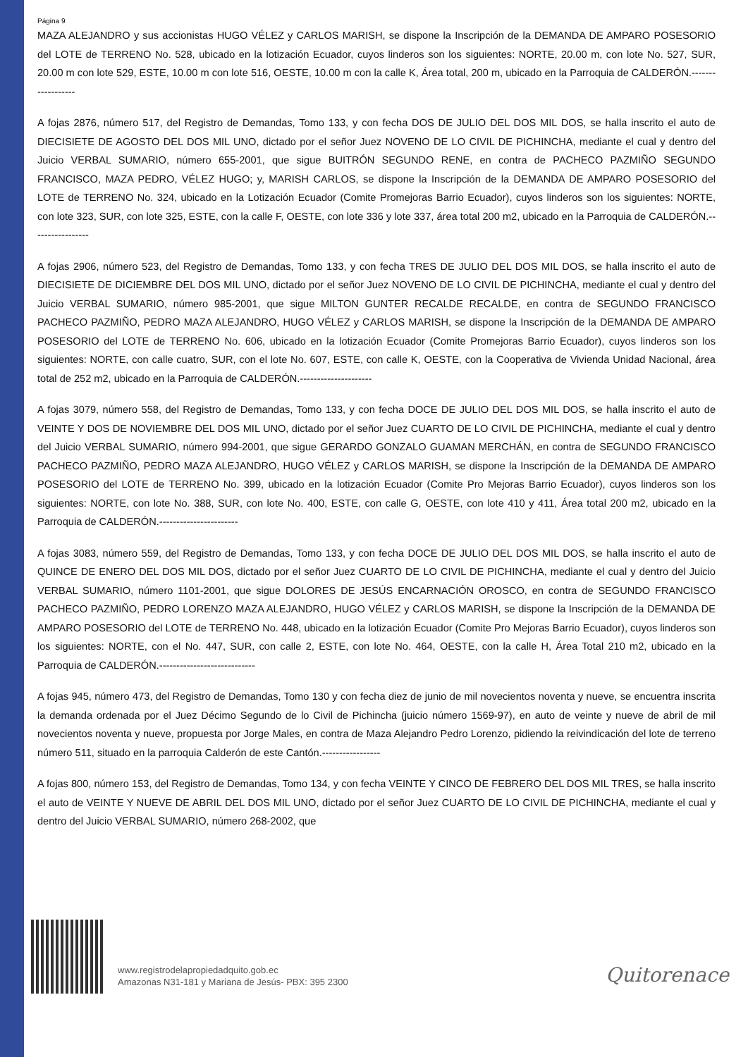Página 9
MAZA ALEJANDRO y sus accionistas HUGO VÉLEZ y CARLOS MARISH, se dispone la Inscripción de la DEMANDA DE AMPARO POSESORIO del LOTE de TERRENO No. 528, ubicado en la lotización Ecuador, cuyos linderos son los siguientes: NORTE, 20.00 m, con lote No. 527, SUR, 20.00 m con lote 529, ESTE, 10.00 m con lote 516, OESTE, 10.00 m con la calle K, Área total, 200 m, ubicado en la Parroquia de CALDERÓN.------------------
A fojas 2876, número 517, del Registro de Demandas, Tomo 133, y con fecha DOS DE JULIO DEL DOS MIL DOS, se halla inscrito el auto de DIECISIETE DE AGOSTO DEL DOS MIL UNO, dictado por el señor Juez NOVENO DE LO CIVIL DE PICHINCHA, mediante el cual y dentro del Juicio VERBAL SUMARIO, número 655-2001, que sigue BUITRÓN SEGUNDO RENE, en contra de PACHECO PAZMIÑO SEGUNDO FRANCISCO, MAZA PEDRO, VÉLEZ HUGO; y, MARISH CARLOS, se dispone la Inscripción de la DEMANDA DE AMPARO POSESORIO del LOTE de TERRENO No. 324, ubicado en la Lotización Ecuador (Comite Promejoras Barrio Ecuador), cuyos linderos son los siguientes: NORTE, con lote 323, SUR, con lote 325, ESTE, con la calle F, OESTE, con lote 336 y lote 337, área total 200 m2, ubicado en la Parroquia de CALDERÓN.-----------------
A fojas 2906, número 523, del Registro de Demandas, Tomo 133, y con fecha TRES DE JULIO DEL DOS MIL DOS, se halla inscrito el auto de DIECISIETE DE DICIEMBRE DEL DOS MIL UNO, dictado por el señor Juez NOVENO DE LO CIVIL DE PICHINCHA, mediante el cual y dentro del Juicio VERBAL SUMARIO, número 985-2001, que sigue MILTON GUNTER RECALDE RECALDE, en contra de SEGUNDO FRANCISCO PACHECO PAZMIÑO, PEDRO MAZA ALEJANDRO, HUGO VÉLEZ y CARLOS MARISH, se dispone la Inscripción de la DEMANDA DE AMPARO POSESORIO del LOTE de TERRENO No. 606, ubicado en la lotización Ecuador (Comite Promejoras Barrio Ecuador), cuyos linderos son los siguientes: NORTE, con calle cuatro, SUR, con el lote No. 607, ESTE, con calle K, OESTE, con la Cooperativa de Vivienda Unidad Nacional, área total de 252 m2, ubicado en la Parroquia de CALDERÓN.---------------------
A fojas 3079, número 558, del Registro de Demandas, Tomo 133, y con fecha DOCE DE JULIO DEL DOS MIL DOS, se halla inscrito el auto de VEINTE Y DOS DE NOVIEMBRE DEL DOS MIL UNO, dictado por el señor Juez CUARTO DE LO CIVIL DE PICHINCHA, mediante el cual y dentro del Juicio VERBAL SUMARIO, número 994-2001, que sigue GERARDO GONZALO GUAMAN MERCHÁN, en contra de SEGUNDO FRANCISCO PACHECO PAZMIÑO, PEDRO MAZA ALEJANDRO, HUGO VÉLEZ y CARLOS MARISH, se dispone la Inscripción de la DEMANDA DE AMPARO POSESORIO del LOTE de TERRENO No. 399, ubicado en la lotización Ecuador (Comite Pro Mejoras Barrio Ecuador), cuyos linderos son los siguientes: NORTE, con lote No. 388, SUR, con lote No. 400, ESTE, con calle G, OESTE, con lote 410 y 411, Área total 200 m2, ubicado en la Parroquia de CALDERÓN.-----------------------
A fojas 3083, número 559, del Registro de Demandas, Tomo 133, y con fecha DOCE DE JULIO DEL DOS MIL DOS, se halla inscrito el auto de QUINCE DE ENERO DEL DOS MIL DOS, dictado por el señor Juez CUARTO DE LO CIVIL DE PICHINCHA, mediante el cual y dentro del Juicio VERBAL SUMARIO, número 1101-2001, que sigue DOLORES DE JESÚS ENCARNACIÓN OROSCO, en contra de SEGUNDO FRANCISCO PACHECO PAZMIÑO, PEDRO LORENZO MAZA ALEJANDRO, HUGO VÉLEZ y CARLOS MARISH, se dispone la Inscripción de la DEMANDA DE AMPARO POSESORIO del LOTE de TERRENO No. 448, ubicado en la lotización Ecuador (Comite Pro Mejoras Barrio Ecuador), cuyos linderos son los siguientes: NORTE, con el No. 447, SUR, con calle 2, ESTE, con lote No. 464, OESTE, con la calle H, Área Total 210 m2, ubicado en la Parroquia de CALDERÓN.----------------------------
A fojas 945, número 473, del Registro de Demandas, Tomo 130 y con fecha diez de junio de mil novecientos noventa y nueve, se encuentra inscrita la demanda ordenada por el Juez Décimo Segundo de lo Civil de Pichincha (juicio número 1569-97), en auto de veinte y nueve de abril de mil novecientos noventa y nueve, propuesta por Jorge Males, en contra de Maza Alejandro Pedro Lorenzo, pidiendo la reivindicación del lote de terreno número 511, situado en la parroquia Calderón de este Cantón.-----------------
A fojas 800, número 153, del Registro de Demandas, Tomo 134, y con fecha VEINTE Y CINCO DE FEBRERO DEL DOS MIL TRES, se halla inscrito el auto de VEINTE Y NUEVE DE ABRIL DEL DOS MIL UNO, dictado por el señor Juez CUARTO DE LO CIVIL DE PICHINCHA, mediante el cual y dentro del Juicio VERBAL SUMARIO, número 268-2002, que
www.registrodelapropiedadquito.gob.ec
Amazonas N31-181 y Mariana de Jesús- PBX: 395 2300
Quitorenace